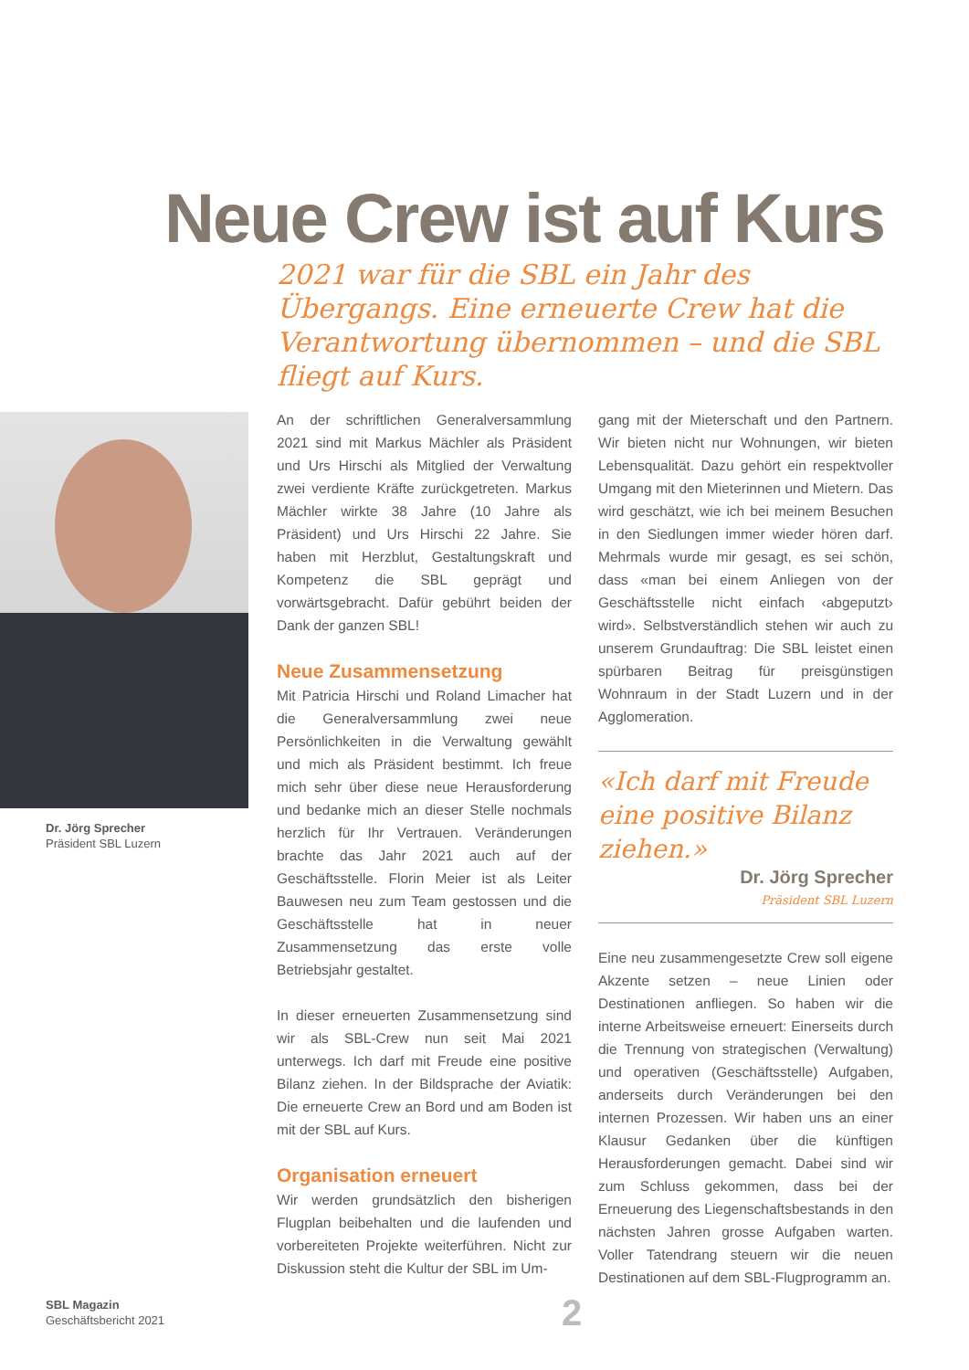Neue Crew ist auf Kurs
2021 war für die SBL ein Jahr des Übergangs. Eine erneuerte Crew hat die Verantwortung übernommen – und die SBL fliegt auf Kurs.
Dr. Jörg Sprecher
Präsident SBL Luzern
An der schriftlichen Generalversammlung 2021 sind mit Markus Mächler als Präsident und Urs Hirschi als Mitglied der Verwaltung zwei verdiente Kräfte zurückgetreten. Markus Mächler wirkte 38 Jahre (10 Jahre als Präsident) und Urs Hirschi 22 Jahre. Sie haben mit Herzblut, Gestaltungskraft und Kompetenz die SBL geprägt und vorwärtsgebracht. Dafür gebührt beiden der Dank der ganzen SBL!
Neue Zusammensetzung
Mit Patricia Hirschi und Roland Limacher hat die Generalversammlung zwei neue Persönlichkeiten in die Verwaltung gewählt und mich als Präsident bestimmt. Ich freue mich sehr über diese neue Herausforderung und bedanke mich an dieser Stelle nochmals herzlich für Ihr Vertrauen. Veränderungen brachte das Jahr 2021 auch auf der Geschäftsstelle. Florin Meier ist als Leiter Bauwesen neu zum Team gestossen und die Geschäftsstelle hat in neuer Zusammensetzung das erste volle Betriebsjahr gestaltet.
In dieser erneuerten Zusammensetzung sind wir als SBL-Crew nun seit Mai 2021 unterwegs. Ich darf mit Freude eine positive Bilanz ziehen. In der Bildsprache der Aviatik: Die erneuerte Crew an Bord und am Boden ist mit der SBL auf Kurs.
Organisation erneuert
Wir werden grundsätzlich den bisherigen Flugplan beibehalten und die laufenden und vorbereiteten Projekte weiterführen. Nicht zur Diskussion steht die Kultur der SBL im Um-
gang mit der Mieterschaft und den Partnern. Wir bieten nicht nur Wohnungen, wir bieten Lebensqualität. Dazu gehört ein respektvoller Umgang mit den Mieterinnen und Mietern. Das wird geschätzt, wie ich bei meinem Besuchen in den Siedlungen immer wieder hören darf. Mehrmals wurde mir gesagt, es sei schön, dass «man bei einem Anliegen von der Geschäftsstelle nicht einfach ‹abgeputzt› wird». Selbstverständlich stehen wir auch zu unserem Grundauftrag: Die SBL leistet einen spürbaren Beitrag für preisgünstigen Wohnraum in der Stadt Luzern und in der Agglomeration.
«Ich darf mit Freude eine positive Bilanz ziehen.»
Dr. Jörg Sprecher
Präsident SBL Luzern
Eine neu zusammengesetzte Crew soll eigene Akzente setzen – neue Linien oder Destinationen anfliegen. So haben wir die interne Arbeitsweise erneuert: Einerseits durch die Trennung von strategischen (Verwaltung) und operativen (Geschäftsstelle) Aufgaben, anderseits durch Veränderungen bei den internen Prozessen. Wir haben uns an einer Klausur Gedanken über die künftigen Herausforderungen gemacht. Dabei sind wir zum Schluss gekommen, dass bei der Erneuerung des Liegenschaftsbestands in den nächsten Jahren grosse Aufgaben warten. Voller Tatendrang steuern wir die neuen Destinationen auf dem SBL-Flugprogramm an.
SBL Magazin
Geschäftsbericht 2021
2